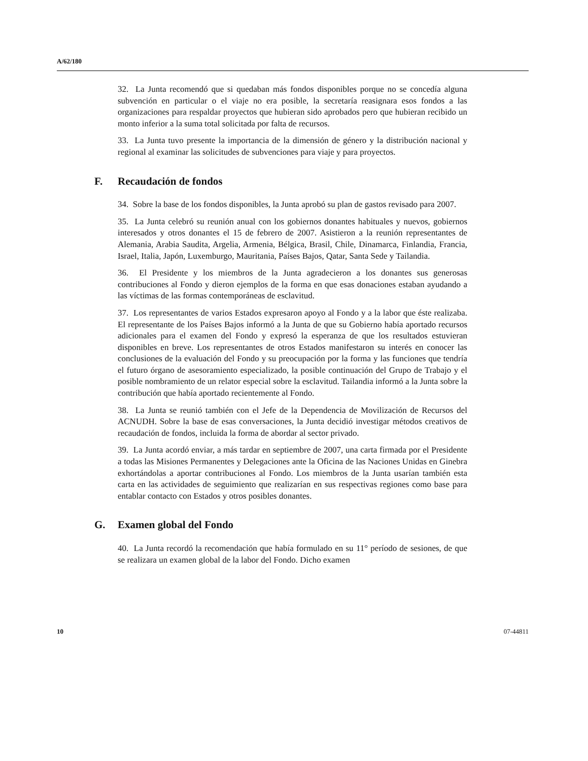A/62/180
32. La Junta recomendó que si quedaban más fondos disponibles porque no se concedía alguna subvención en particular o el viaje no era posible, la secretaría reasignara esos fondos a las organizaciones para respaldar proyectos que hubieran sido aprobados pero que hubieran recibido un monto inferior a la suma total solicitada por falta de recursos.
33. La Junta tuvo presente la importancia de la dimensión de género y la distribución nacional y regional al examinar las solicitudes de subvenciones para viaje y para proyectos.
F. Recaudación de fondos
34. Sobre la base de los fondos disponibles, la Junta aprobó su plan de gastos revisado para 2007.
35. La Junta celebró su reunión anual con los gobiernos donantes habituales y nuevos, gobiernos interesados y otros donantes el 15 de febrero de 2007. Asistieron a la reunión representantes de Alemania, Arabia Saudita, Argelia, Armenia, Bélgica, Brasil, Chile, Dinamarca, Finlandia, Francia, Israel, Italia, Japón, Luxemburgo, Mauritania, Países Bajos, Qatar, Santa Sede y Tailandia.
36. El Presidente y los miembros de la Junta agradecieron a los donantes sus generosas contribuciones al Fondo y dieron ejemplos de la forma en que esas donaciones estaban ayudando a las víctimas de las formas contemporáneas de esclavitud.
37. Los representantes de varios Estados expresaron apoyo al Fondo y a la labor que éste realizaba. El representante de los Países Bajos informó a la Junta de que su Gobierno había aportado recursos adicionales para el examen del Fondo y expresó la esperanza de que los resultados estuvieran disponibles en breve. Los representantes de otros Estados manifestaron su interés en conocer las conclusiones de la evaluación del Fondo y su preocupación por la forma y las funciones que tendría el futuro órgano de asesoramiento especializado, la posible continuación del Grupo de Trabajo y el posible nombramiento de un relator especial sobre la esclavitud. Tailandia informó a la Junta sobre la contribución que había aportado recientemente al Fondo.
38. La Junta se reunió también con el Jefe de la Dependencia de Movilización de Recursos del ACNUDH. Sobre la base de esas conversaciones, la Junta decidió investigar métodos creativos de recaudación de fondos, incluida la forma de abordar al sector privado.
39. La Junta acordó enviar, a más tardar en septiembre de 2007, una carta firmada por el Presidente a todas las Misiones Permanentes y Delegaciones ante la Oficina de las Naciones Unidas en Ginebra exhortándolas a aportar contribuciones al Fondo. Los miembros de la Junta usarían también esta carta en las actividades de seguimiento que realizarían en sus respectivas regiones como base para entablar contacto con Estados y otros posibles donantes.
G. Examen global del Fondo
40. La Junta recordó la recomendación que había formulado en su 11° período de sesiones, de que se realizara un examen global de la labor del Fondo. Dicho examen
10 07-44811